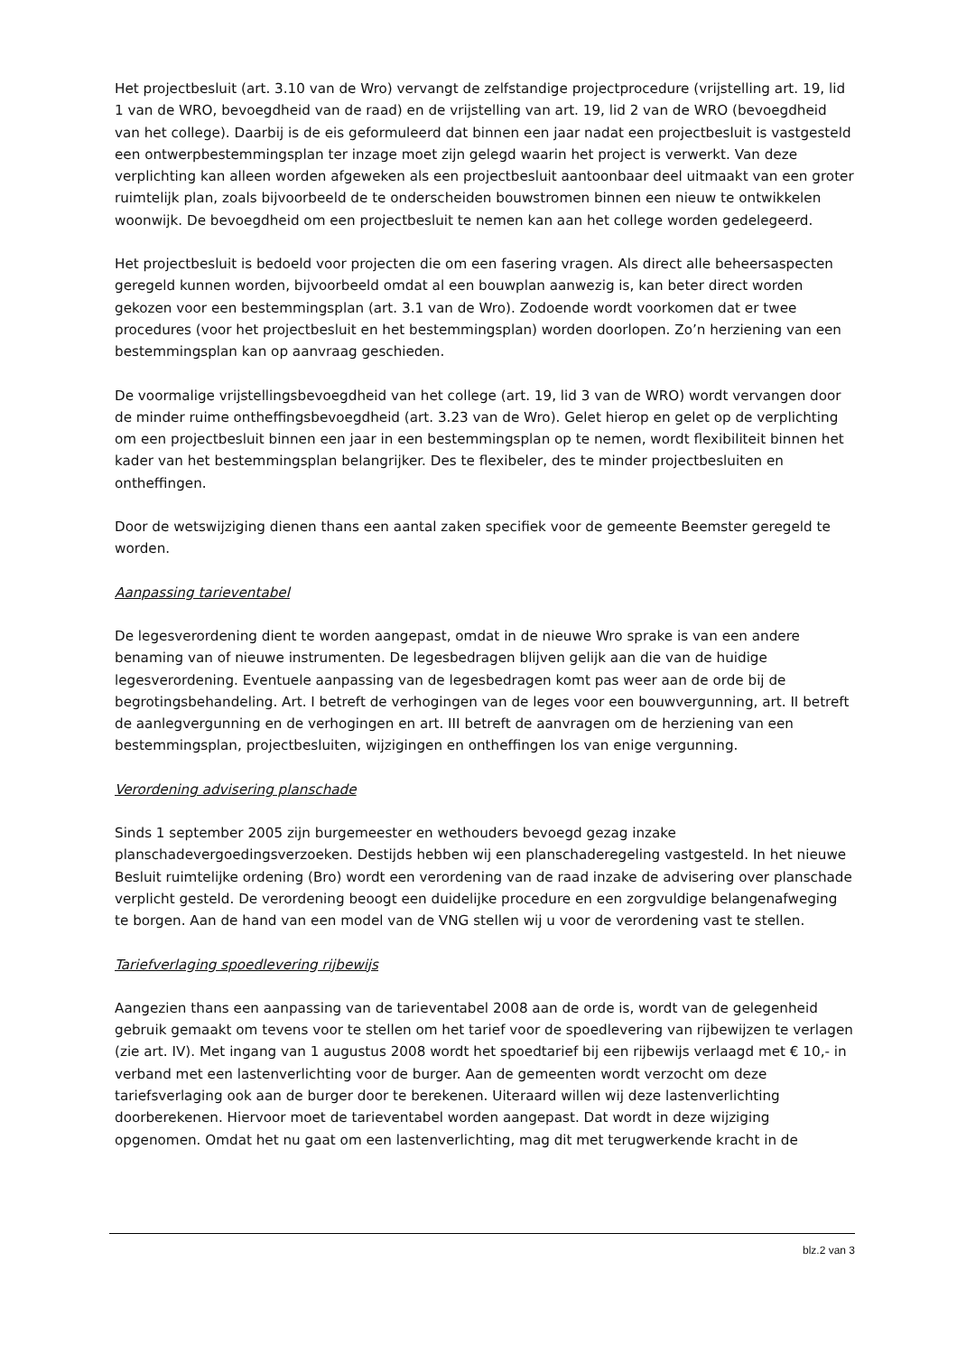Het projectbesluit (art. 3.10 van de Wro) vervangt de zelfstandige projectprocedure (vrijstelling art. 19, lid 1 van de WRO, bevoegdheid van de raad) en de vrijstelling van art. 19, lid 2 van de WRO (bevoegdheid van het college). Daarbij is de eis geformuleerd dat binnen een jaar nadat een projectbesluit is vastgesteld een ontwerpbestemmingsplan ter inzage moet zijn gelegd waarin het project is verwerkt. Van deze verplichting kan alleen worden afgeweken als een projectbesluit aantoonbaar deel uitmaakt van een groter ruimtelijk plan, zoals bijvoorbeeld de te onderscheiden bouwstromen binnen een nieuw te ontwikkelen woonwijk. De bevoegdheid om een projectbesluit te nemen kan aan het college worden gedelegeerd.
Het projectbesluit is bedoeld voor projecten die om een fasering vragen. Als direct alle beheersaspecten geregeld kunnen worden, bijvoorbeeld omdat al een bouwplan aanwezig is, kan beter direct worden gekozen voor een bestemmingsplan (art. 3.1 van de Wro). Zodoende wordt voorkomen dat er twee procedures (voor het projectbesluit en het bestemmingsplan) worden doorlopen. Zo’n herziening van een bestemmingsplan kan op aanvraag geschieden.
De voormalige vrijstellingsbevoegdheid van het college (art. 19, lid 3 van de WRO) wordt vervangen door de minder ruime ontheffingsbevoegdheid (art. 3.23 van de Wro). Gelet hierop en gelet op de verplichting om een projectbesluit binnen een jaar in een bestemmingsplan op te nemen, wordt flexibiliteit binnen het kader van het bestemmingsplan belangrijker. Des te flexibeler, des te minder projectbesluiten en ontheffingen.
Door de wetswijziging dienen thans een aantal zaken specifiek voor de gemeente Beemster geregeld te worden.
Aanpassing tarieventabel
De legesverordening dient te worden aangepast, omdat in de nieuwe Wro sprake is van een andere benaming van of nieuwe instrumenten. De legesbedragen blijven gelijk aan die van de huidige legesverordening. Eventuele aanpassing van de legesbedragen komt pas weer aan de orde bij de begrotingsbehandeling. Art. I betreft de verhogingen van de leges voor een bouwvergunning, art. II betreft de aanlegvergunning en de verhogingen en art. III betreft de aanvragen om de herziening van een bestemmingsplan, projectbesluiten, wijzigingen en ontheffingen los van enige vergunning.
Verordening advisering planschade
Sinds 1 september 2005 zijn burgemeester en wethouders bevoegd gezag inzake planschadevergoedingsverzoeken. Destijds hebben wij een planschaderegeling vastgesteld. In het nieuwe Besluit ruimtelijke ordening (Bro) wordt een verordening van de raad inzake de advisering over planschade verplicht gesteld. De verordening beoogt een duidelijke procedure en een zorgvuldige belangenafweging te borgen. Aan de hand van een model van de VNG stellen wij u voor de verordening vast te stellen.
Tariefverlaging spoedlevering rijbewijs
Aangezien thans een aanpassing van de tarieventabel 2008 aan de orde is, wordt van de gelegenheid gebruik gemaakt om tevens voor te stellen om het tarief voor de spoedlevering van rijbewijzen te verlagen (zie art. IV). Met ingang van 1 augustus 2008 wordt het spoedtarief bij een rijbewijs verlaagd met € 10,- in verband met een lastenverlichting voor de burger. Aan de gemeenten wordt verzocht om deze tariefsverlaging ook aan de burger door te berekenen. Uiteraard willen wij deze lastenverlichting doorberekenen. Hiervoor moet de tarieventabel worden aangepast. Dat wordt in deze wijziging opgenomen. Omdat het nu gaat om een lastenverlichting, mag dit met terugwerkende kracht in de
blz.2 van 3